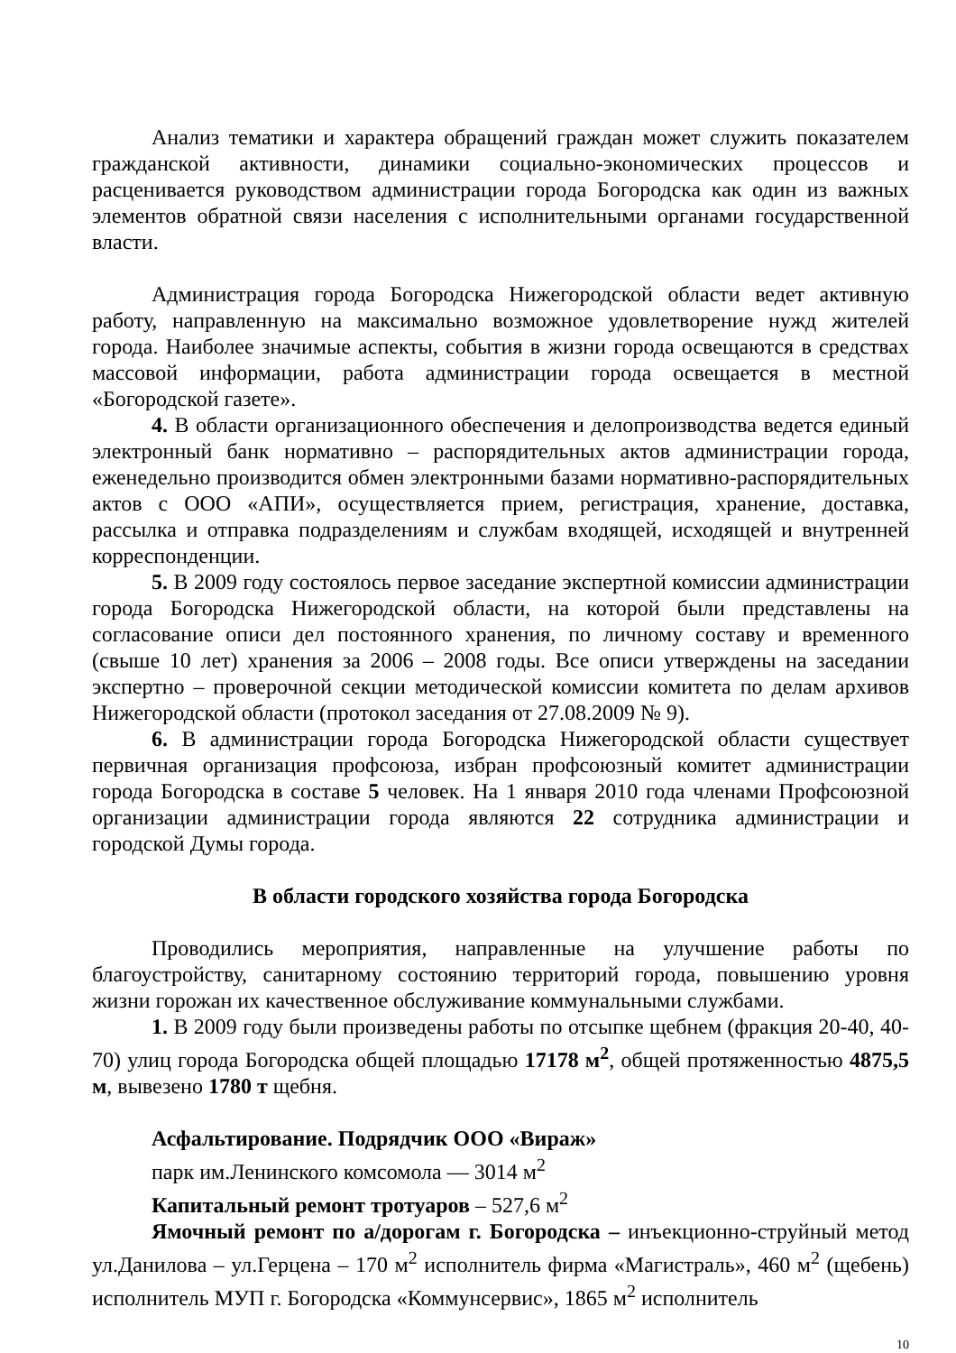Анализ тематики и характера обращений граждан может служить показателем гражданской активности, динамики социально-экономических процессов и расценивается руководством администрации города Богородска как один из важных элементов обратной связи населения с исполнительными органами государственной власти.
Администрация города Богородска Нижегородской области ведет активную работу, направленную на максимально возможное удовлетворение нужд жителей города. Наиболее значимые аспекты, события в жизни города освещаются в средствах массовой информации, работа администрации города освещается в местной «Богородской газете».
4. В области организационного обеспечения и делопроизводства ведется единый электронный банк нормативно – распорядительных актов администрации города, еженедельно производится обмен электронными базами нормативно-распорядительных актов с ООО «АПИ», осуществляется прием, регистрация, хранение, доставка, рассылка и отправка подразделениям и службам входящей, исходящей и внутренней корреспонденции.
5. В 2009 году состоялось первое заседание экспертной комиссии администрации города Богородска Нижегородской области, на которой были представлены на согласование описи дел постоянного хранения, по личному составу и временного (свыше 10 лет) хранения за 2006 – 2008 годы. Все описи утверждены на заседании экспертно – проверочной секции методической комиссии комитета по делам архивов Нижегородской области (протокол заседания от 27.08.2009 № 9).
6. В администрации города Богородска Нижегородской области существует первичная организация профсоюза, избран профсоюзный комитет администрации города Богородска в составе 5 человек. На 1 января 2010 года членами Профсоюзной организации администрации города являются 22 сотрудника администрации и городской Думы города.
В области городского хозяйства города Богородска
Проводились мероприятия, направленные на улучшение работы по благоустройству, санитарному состоянию территорий города, повышению уровня жизни горожан их качественное обслуживание коммунальными службами.
1. В 2009 году были произведены работы по отсыпке щебнем (фракция 20-40, 40-70) улиц города Богородска общей площадью 17178 м<sup>2</sup>, общей протяженностью 4875,5 м, вывезено 1780 т щебня.
Асфальтирование. Подрядчик ООО «Вираж»
парк им.Ленинского комсомола — 3014 м<sup>2</sup>
Капитальный ремонт тротуаров – 527,6 м<sup>2</sup>
Ямочный ремонт по а/дорогам г. Богородска – инъекционно-струйный метод ул.Данилова – ул.Герцена – 170 м<sup>2</sup> исполнитель фирма «Магистраль», 460 м<sup>2</sup> (щебень) исполнитель МУП г. Богородска «Коммунсервис», 1865 м<sup>2</sup> исполнитель
10